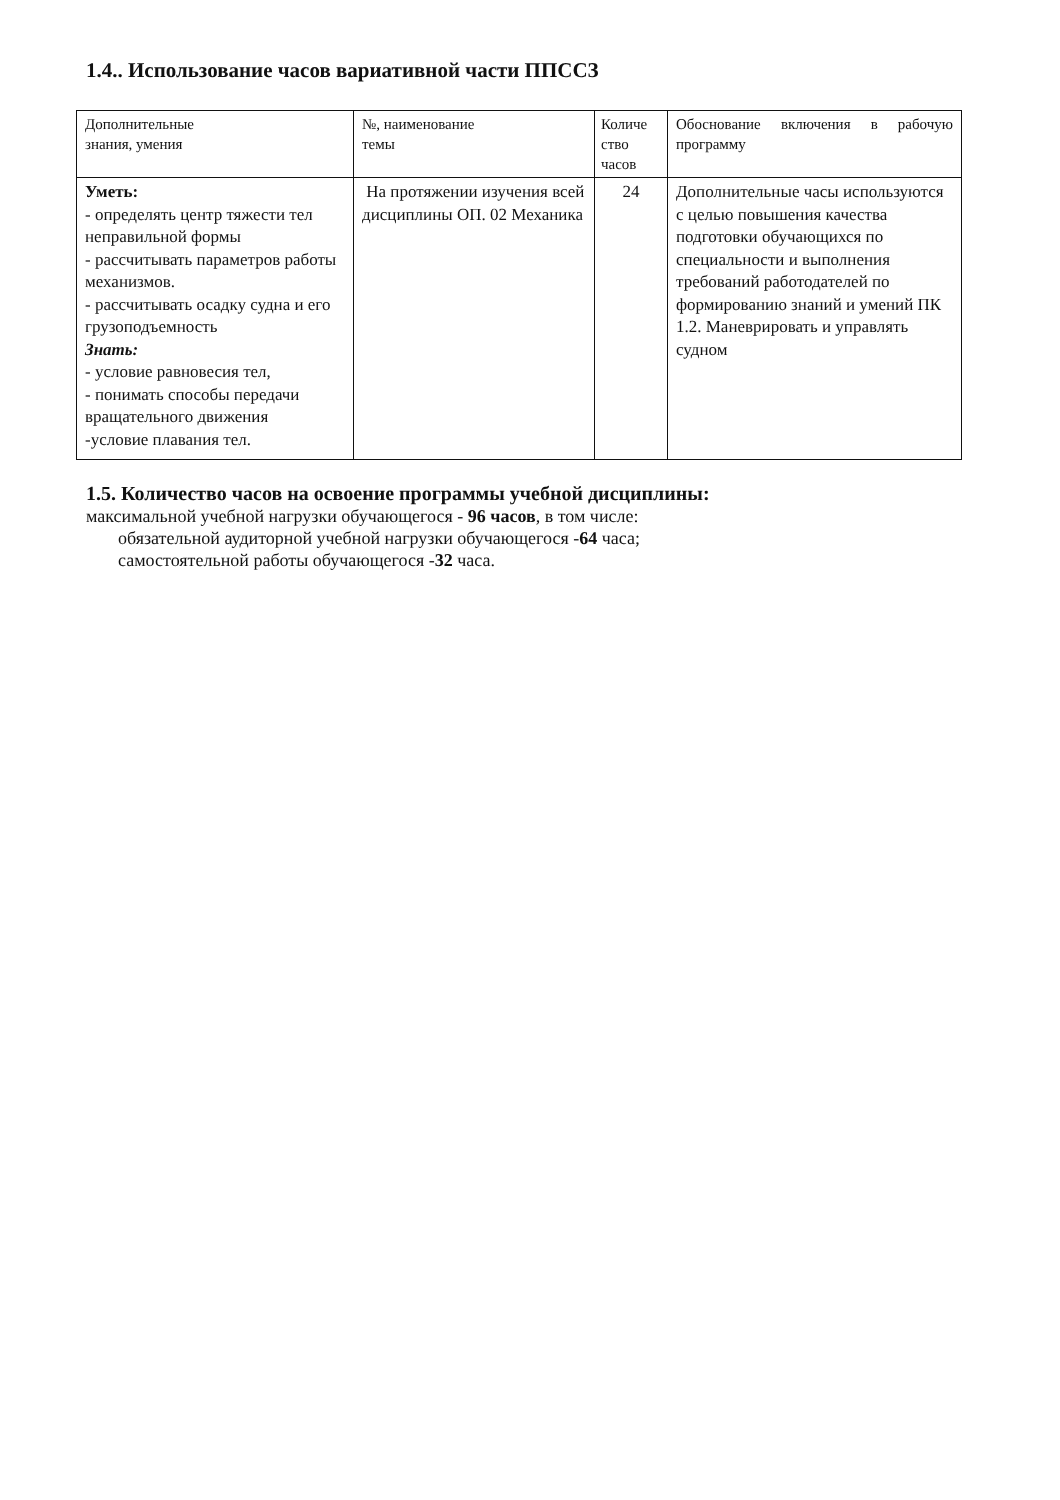1.4.. Использование часов вариативной части ППССЗ
| Дополнительные знания, умения | №, наименование темы | Количе ство часов | Обоснование включения в рабочую программу |
| Уметь: - определять центр тяжести тел неправильной формы - рассчитывать параметров работы механизмов. - рассчитывать осадку судна и его грузоподъемность Знать: - условие равновесия тел, - понимать способы передачи вращательного движения -условие плавания тел. | На протяжении изучения всей дисциплины ОП. 02 Механика | 24 | Дополнительные часы используются с целью повышения качества подготовки обучающихся по специальности и выполнения требований работодателей по формированию знаний и умений ПК 1.2. Маневрировать и управлять судном |
1.5. Количество часов на освоение программы учебной дисциплины:
максимальной учебной нагрузки обучающегося - 96 часов, в том числе:
обязательной аудиторной учебной нагрузки обучающегося -64 часа;
самостоятельной работы обучающегося -32 часа.